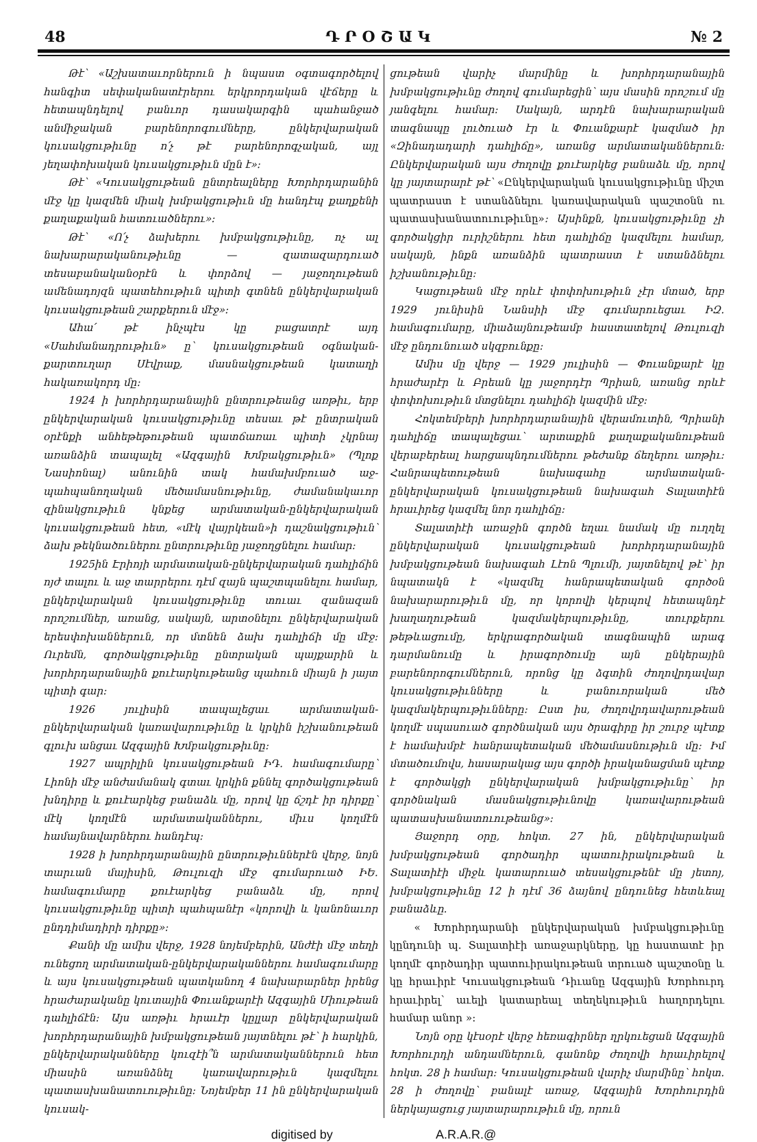48 Դ Ր Օ Շ Ա Կ № 2
Թէ՝ «Աշխատաւորներուն ի նպաստ օգտագործելով հանգիտ սեփականատէրերու երկրորդական վէճերը և հետապնդելով բանւոր դասակարգին պահանջած անմիջական բարենորոգումները, ընկերվարական կուսակցութիւնը ո՛չ թէ բարենորոգչական, այլ յեղափոխական կուսակցութիւն մըն է»։
Թէ՝ «Կուսակցութեան ընտրեալները Խորհրդարանին մէջ կը կազմեն միակ խմբակցութիւն մը հանդէպ քաղքենի քաղաքական հատուածներու»։
Թէ՝ «Ո՛չ ձախերու խմբակցութիւնը, ոչ ալ նախարարականութիւնը — զատազարդուած տեսաբանականօրէն և փորձով — յաջողութեան ամենադոյզն պատեհութիւն պիտի գտնեն ընկերվարական կուսակցութեան շարքերուն մէջ»։
Ահա՛ թէ ինչպէս կը բացատրէ այդ «Սահմանադրութիւն» ը՝ կուսակցութեան օգնական-քարտուղար Սէվրաք, մասնակցութեան կատաղի հակառակորդ մը։
1924 ի խորհրդարանային ընտրութեանց առթիւ, երբ ընկերվարական կուսակցութիւնը տեսաւ թէ ընտրական օրէնքի անհեթեթութեան պատճառաւ պիտի չկրնայ առանձին տապալել «Ազգային Խմբակցութիւն» (Պլոք Նասիոնալ) անունին տակ համախմբուած աջ-պահպանողական մեծամասնութիւնը, ժամանակաւոր զինակցութիւն կնքեց արմատական-ընկերվարական կուսակցութեան հետ, «մէկ վայրկեան»ի դաշնակցութիւն՝ ձախ թեկնածուներու ընտրութիւնը յաջողցնելու համար։
1925ին Էրիոյի արմատական-ընկերվարական դահլիճին ոյժ տալու և աջ տարրերու դէմ զայն պաշտպանելու համար, ընկերվարական կուսակցութիւնը տուաւ զանազան որոշումներ, առանց, սակայն, արտօնելու ընկերվարական երեսփոխաններուն, որ մտնեն ձախ դահլիճի մը մէջ։ Ուրեմն, գործակցութիւնը ընտրական պայքարին և խորհրդարանային քուէարկութեանց պահուն միայն ի յայտ պիտի գար։
1926 յուլիսին տապալեցաւ արմատական-ընկերվարական կառավարութիւնը և կրկին իշխանութեան գլուխ անցաւ Ազգային Խմբակցութիւնը։
1927 ապրիլին կուսակցութեան ԻԴ. համագումարը՝ Լիոնի մէջ անժամանակ գտաւ կրկին քննել գործակցութեան խնդիրը և քուէարկեց բանաձև մը, որով կը ճշդէ իր դիրքը՝ մէկ կողմէն արմատականներու, միւս կողմէն համայնավարներու հանդէպ։
1928 ի խորհրդարանային ընտրութիւններէն վերջ, նոյն տարւան մայիսին, Թուլուզի մէջ գումարուած ԻԵ. համագումարը քուէարկեց բանաձև մը, որով կուսակցութիւնը պիտի պահպանէր «կորովի և կանոնաւոր ընդդիմադիրի դիրքը»։
Քանի մը ամիս վերջ, 1928 նոյեմբերին, Անժէի մէջ տեղի ունեցող արմատական-ընկերվարականներու համագումարը և այս կուսակցութեան պատկանող 4 նախարարներ իրենց հրաժարականը կուտային Փուանքարէի Ազգային Միութեան դահլիճէն։ Այս առթիւ հրաւէր կըլլար ընկերվարական խորհրդարանային խմբակցութեան յայտնելու թէ՝ ի հարկին, ընկերվարականները կուզէի՞ն արմատականներուն հետ միասին առանձնել կառավարութիւն կազմելու պատասխանատուութիւնը։ Նոյեմբեր 11 ին ընկերվարական կուսակ-
ցութեան վարիչ մարմինը և խորհրդարանային խմբակցութիւնը ժողով գումարեցին՝ այս մասին որոշում մը յանգելու համար։ Սակայն, արդէն նախարարական տագնապը լուծուած էր և Փուանքարէ կազմած իր «Զինադադարի դահլիճը», առանց արմատականներուն։ Ընկերվարական այս ժողովը քուէարկեց բանաձև մը, որով կը յայտարարէ թէ՝ «Ընկերվարական կուսակցութիւնը միշտ պատրաստ է ստանձնելու կառավարական պաշտօնն ու պատասխանատուութիւնը»։ Այսինքն, կուսակցութիւնը չի գործակցիր ուրիշներու հետ դահլիճը կազմելու համար, սակայն, ինքն առանձին պատրաստ է ստանձնելու իշխանութիւնը։
Կացութեան մէջ որևէ փոփոխութիւն չէր մտած, երբ 1929 յունիսին Նանսիի մէջ գումարուեցաւ ԻԶ. համագումարը, միաձայնութեամբ հաստատելով Թուլուզի մէջ ընդունուած սկզբունքը։
Ամիս մը վերջ — 1929 յուլիսին — Փուանքարէ կը հրաժարէր և Բրեան կը յաջորդէր Պրիան, առանց որևէ փոփոխութիւն մտցնելու դահլիճի կազմին մէջ։
Հոկտեմբերի խորհրդարանային վերամուտին, Պրիանի դահլիճը տապալեցաւ՝ արտաքին քաղաքականութեան վերաբերեալ հարցապնդումներու թեժանք ճեղերու առթիւ։ Հանրապետութեան նախագահը արմատական-ընկերվարական կուսակցութեան նախագահ Տալատիէն հրաւիրեց կազմել նոր դահլիճը։
Տալատիէի առաջին գործն եղաւ նամակ մը ուղղել ընկերվարական կուսակցութեան խորհրդարանային խմբակցութեան նախագահ Լէոն Պլումի, յայտնելով թէ՝ իր նպատակն է «կազմել հանրապետական գործօն նախարարութիւն մը, որ կորովի կերպով հետապնդէ խաղաղութեան կազմակերպութիւնը, տուրքերու թեթևացումը, երկրագործական տագնապին արագ դարմանումը և իրագործումը այն ընկերային բարենորոգումներուն, որոնց կը ձգտին ժողովրդավար կուսակցութիւնները և բանուորական մեծ կազմակերպութիւնները։ Ըստ իս, ժողովրդավարութեան կողմէ սպասուած գործնական այս ծրագիրը իր շուրջ պէտք է համախմբէ հանրապետական մեծամասնութիւն մը։ Իմ մտածումովս, հասարակաց այս գործի իրականացման պէտք է գործակցի ընկերվարական խմբակցութիւնը՝ իր գործնական մասնակցութիւնովը կառավարութեան պատասխանատուութեանց»։
Յաջորդ օրը, հոկտ. 27 ին, ընկերվարական խմբակցութեան գործադիր պատուիրակութեան և Տալատիէի միջև կատարուած տեսակցութենէ մը յետոյ, խմբակցութիւնը 12 ի դէմ 36 ձայնով ընդունեց հետևեալ բանաձևը.
« Խորհրդարանի ընկերվարական խմբակցութիւնը կընդունի պ. Տալատիէի առաջարկները, կը հաստատէ իր կողմէ գործադիր պատուիրակութեան տրուած պաշտօնը և կը հրաւիրէ Կուսակցութեան Դիւանը Ազգային Խորհուրդ հրաւիրել՝ աւելի կատարեալ տեղեկութիւն հաղորդելու համար անոր »։
Նոյն օրը կէսօրէ վերջ հեռագիրներ ղրկուեցան Ազգային Խորհուրդի անդամներուն, գանոնք ժողովի հրաւիրելով հոկտ. 28 ի համար։ Կուսակցութեան վարիչ մարմինը՝ հոկտ. 28 ի ժողովը՝ բանալէ առաջ, Ազգային Խորհուրդին ներկայացուց յայտարարութիւն մը, որուն
digitised by A.R.A.R.@